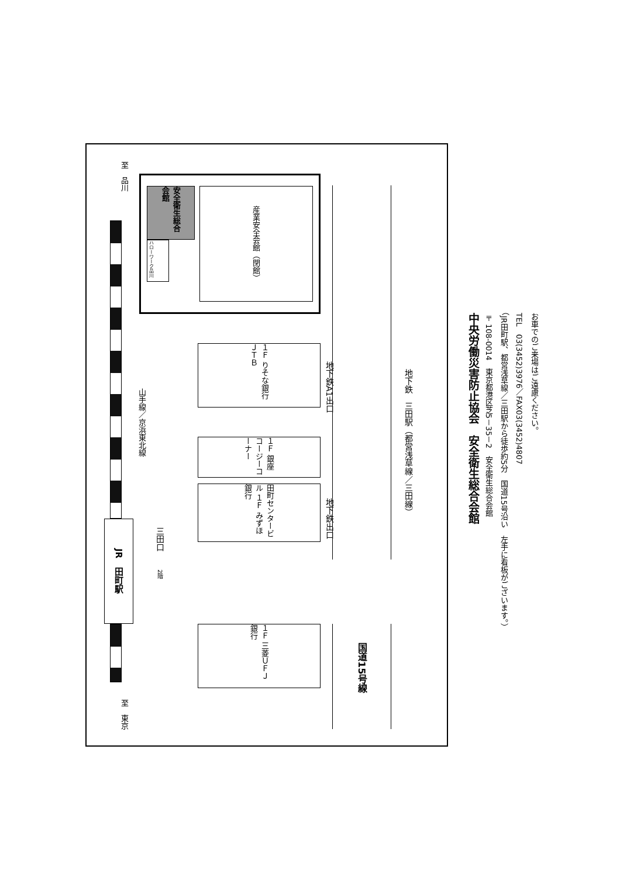至　品川
JR　田町駅
至　東京
山手線／京浜東北線
安全衛生総合会館
ハローワーク品川
産業安全会館（閉館）
１Ｆ りそな銀行 ＪＴＢ
１Ｆ 銀座コージーコーナー
田町センタービル １Ｆ みずほ銀行
１Ｆ 三菱ＵＦＪ銀行
三田口
2階
地下鉄A1出口
地下鉄出口
国道15号線
地下鉄　三田駅（都営浅草線／三田線）
中央労働災害防止協会　安全衛生総合会館
〒108-0014　東京都港区芝5－35－2　安全衛生総合会館
（JR田町駅、都営浅草線／三田駅から徒歩約5分　国道15号沿い　左手に看板がございます。）
TEL　03(3452)3976／FAX03(3452)4807
お車でのご来場はご遠慮ください。